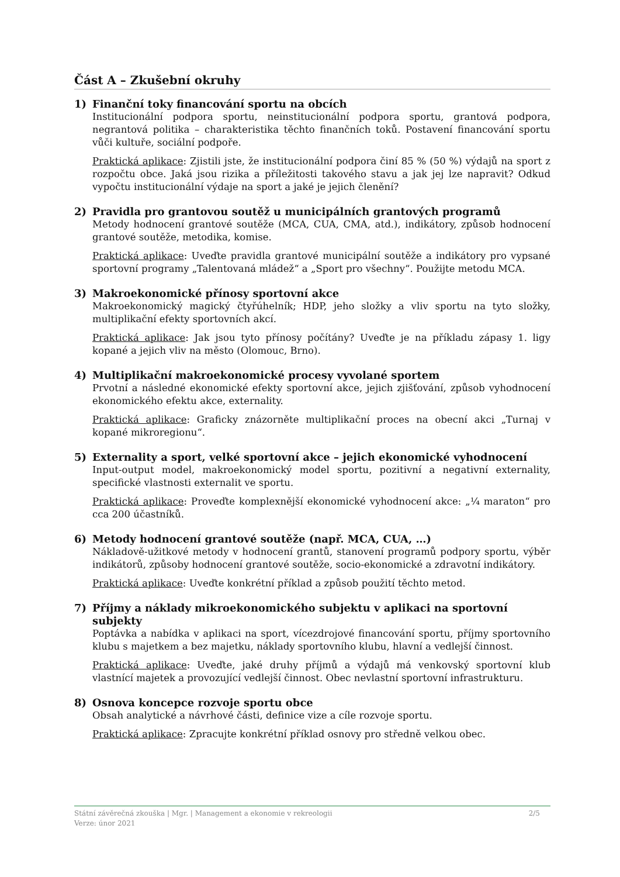Část A – Zkušební okruhy
1) Finanční toky financování sportu na obcích
Institucionální podpora sportu, neinstitucionální podpora sportu, grantová podpora, negrantová politika – charakteristika těchto finančních toků. Postavení financování sportu vůči kultuře, sociální podpoře.
Praktická aplikace: Zjistili jste, že institucionální podpora činí 85 % (50 %) výdajů na sport z rozpočtu obce. Jaká jsou rizika a příležitosti takového stavu a jak jej lze napravit? Odkud vypočtu institucionální výdaje na sport a jaké je jejich členění?
2) Pravidla pro grantovou soutěž u municipálních grantových programů
Metody hodnocení grantové soutěže (MCA, CUA, CMA, atd.), indikátory, způsob hodnocení grantové soutěže, metodika, komise.
Praktická aplikace: Uveďte pravidla grantové municipální soutěže a indikátory pro vypsané sportovní programy „Talentovaná mládež“ a „Sport pro všechny“. Použijte metodu MCA.
3) Makroekonomické přínosy sportovní akce
Makroekonomický magický čtyřúhelník; HDP, jeho složky a vliv sportu na tyto složky, multiplikační efekty sportovních akcí.
Praktická aplikace: Jak jsou tyto přínosy počítány? Uveďte je na příkladu zápasy 1. ligy kopané a jejich vliv na město (Olomouc, Brno).
4) Multiplikační makroekonomické procesy vyvolané sportem
Prvotní a následné ekonomické efekty sportovní akce, jejich zjišťování, způsob vyhodnocení ekonomického efektu akce, externality.
Praktická aplikace: Graficky znázorněte multiplikační proces na obecní akci „Turnaj v kopané mikroregionu“.
5) Externality a sport, velké sportovní akce – jejich ekonomické vyhodnocení
Input-output model, makroekonomický model sportu, pozitivní a negativní externality, specifické vlastnosti externalit ve sportu.
Praktická aplikace: Proveďte komplexnější ekonomické vyhodnocení akce: „¼ maraton“ pro cca 200 účastníků.
6) Metody hodnocení grantové soutěže (např. MCA, CUA, …)
Nákladově-užitkové metody v hodnocení grantů, stanovení programů podpory sportu, výběr indikátorů, způsoby hodnocení grantové soutěže, socio-ekonomické a zdravotní indikátory.
Praktická aplikace: Uveďte konkrétní příklad a způsob použití těchto metod.
7) Příjmy a náklady mikroekonomického subjektu v aplikaci na sportovní subjekty
Poptávka a nabídka v aplikaci na sport, vícezdrojové financování sportu, příjmy sportovního klubu s majetkem a bez majetku, náklady sportovního klubu, hlavní a vedlejší činnost.
Praktická aplikace: Uveďte, jaké druhy příjmů a výdajů má venkovský sportovní klub vlastnící majetek a provozující vedlejší činnost. Obec nevlastní sportovní infrastrukturu.
8) Osnova koncepce rozvoje sportu obce
Obsah analytické a návrhové části, definice vize a cíle rozvoje sportu.
Praktická aplikace: Zpracujte konkrétní příklad osnovy pro středně velkou obec.
2/5 Státní závěrečná zkouška | Mgr. | Management a ekonomie v rekreologii
Verze: únor 2021